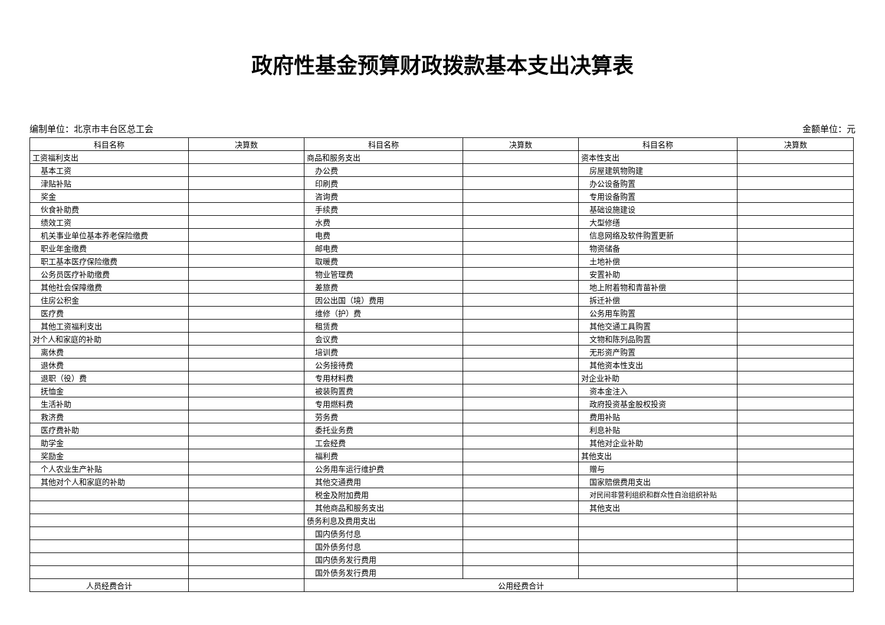政府性基金预算财政拨款基本支出决算表
编制单位：北京市丰台区总工会 金额单位：元
| 科目名称 | 决算数 | 科目名称 | 决算数 | 科目名称 | 决算数 |
| --- | --- | --- | --- | --- | --- |
| 工资福利支出 | | 商品和服务支出 | | 资本性支出 | |
| 基本工资 | | 办公费 | | 房屋建筑物购建 | |
| 津贴补贴 | | 印刷费 | | 办公设备购置 | |
| 奖金 | | 咨询费 | | 专用设备购置 | |
| 伙食补助费 | | 手续费 | | 基础设施建设 | |
| 绩效工资 | | 水费 | | 大型修缮 | |
| 机关事业单位基本养老保险缴费 | | 电费 | | 信息网络及软件购置更新 | |
| 职业年金缴费 | | 邮电费 | | 物资储备 | |
| 职工基本医疗保险缴费 | | 取暖费 | | 土地补偿 | |
| 公务员医疗补助缴费 | | 物业管理费 | | 安置补助 | |
| 其他社会保障缴费 | | 差旅费 | | 地上附着物和青苗补偿 | |
| 住房公积金 | | 因公出国（境）费用 | | 拆迁补偿 | |
| 医疗费 | | 维修（护）费 | | 公务用车购置 | |
| 其他工资福利支出 | | 租赁费 | | 其他交通工具购置 | |
| 对个人和家庭的补助 | | 会议费 | | 文物和陈列品购置 | |
| 离休费 | | 培训费 | | 无形资产购置 | |
| 退休费 | | 公务接待费 | | 其他资本性支出 | |
| 退职（役）费 | | 专用材料费 | | 对企业补助 | |
| 抚恤金 | | 被装购置费 | | 资本金注入 | |
| 生活补助 | | 专用燃料费 | | 政府投资基金股权投资 | |
| 救济费 | | 劳务费 | | 费用补贴 | |
| 医疗费补助 | | 委托业务费 | | 利息补贴 | |
| 助学金 | | 工会经费 | | 其他对企业补助 | |
| 奖励金 | | 福利费 | | 其他支出 | |
| 个人农业生产补贴 | | 公务用车运行维护费 | | 赠与 | |
| 其他对个人和家庭的补助 | | 其他交通费用 | | 国家赔偿费用支出 | |
| | | 税金及附加费用 | | 对民间非营利组织和群众性自治组织补贴 | |
| | | 其他商品和服务支出 | | 其他支出 | |
| | | 债务利息及费用支出 | | | |
| | | 国内债务付息 | | | |
| | | 国外债务付息 | | | |
| | | 国内债务发行费用 | | | |
| | | 国外债务发行费用 | | | |
| 人员经费合计 | | 公用经费合计 | | | |